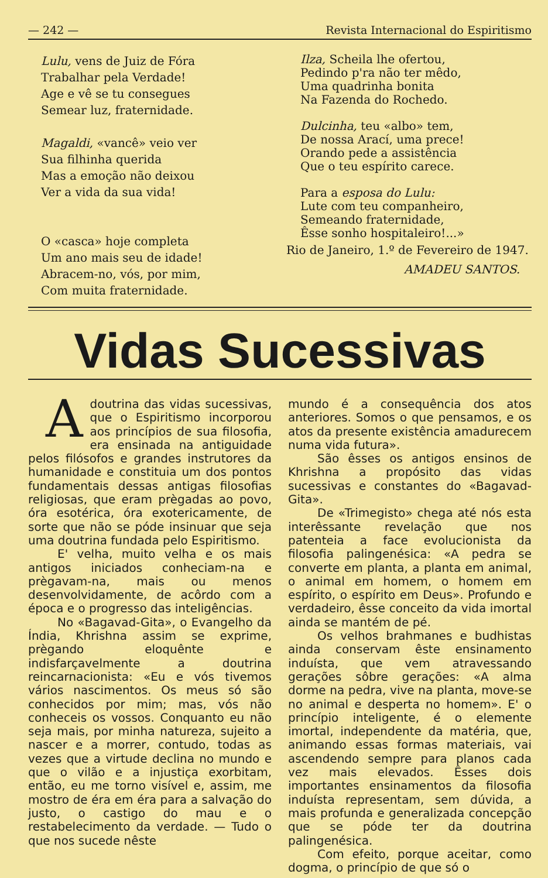— 242 — Revista Internacional do Espiritismo
Lulu, vens de Juiz de Fóra
Trabalhar pela Verdade!
Age e vê se tu consegues
Semear luz, fraternidade.
Magaldi, «vancê» veio ver
Sua filhinha querida
Mas a emoção não deixou
Ver a vida da sua vida!
O «casca» hoje completa
Um ano mais seu de idade!
Abracem-no, vós, por mim,
Com muita fraternidade.
Ilza, Scheila lhe ofertou,
Pedindo p'ra não ter mêdo,
Uma quadrinha bonita
Na Fazenda do Rochedo.
Dulcinha, teu «albo» tem,
De nossa Arací, uma prece!
Orando pede a assistência
Que o teu espírito carece.
Para a esposa do Lulu:
Lute com teu companheiro,
Semeando fraternidade,
Êsse sonho hospitaleiro!...»
Rio de Janeiro, 1.º de Fevereiro de 1947.
AMADEU SANTOS.
Vidas Sucessivas
Adoutrina das vidas sucessivas, que o Espiritismo incorporou aos princípios de sua filosofia, era ensinada na antiguidade pelos filósofos e grandes instrutores da humanidade e constituia um dos pontos fundamentais dessas antigas filosofias religiosas, que eram prègadas ao povo, óra esotérica, óra exotericamente, de sorte que não se póde insinuar que seja uma doutrina fundada pelo Espiritismo.
E' velha, muito velha e os mais antigos iniciados conheciam-na e prègavam-na, mais ou menos desenvolvidamente, de acôrdo com a época e o progresso das inteligências.
No «Bagavad-Gita», o Evangelho da Índia, Khrishna assim se exprime, prègando eloquênte e indisfarçavelmente a doutrina reincarnacionista: «Eu e vós tivemos vários nascimentos. Os meus só são conhecidos por mim; mas, vós não conheceis os vossos. Conquanto eu não seja mais, por minha natureza, sujeito a nascer e a morrer, contudo, todas as vezes que a virtude declina no mundo e que o vilão e a injustiça exorbitam, então, eu me torno visível e, assim, me mostro de éra em éra para a salvação do justo, o castigo do mau e o restabelecimento da verdade. — Tudo o que nos sucede nêste
mundo é a consequência dos atos anteriores. Somos o que pensamos, e os atos da presente existência amadurecem numa vida futura».
São êsses os antigos ensinos de Khrishna a propósito das vidas sucessivas e constantes do «Bagavad-Gita».
De «Trimegisto» chega até nós esta interêssante revelação que nos patenteia a face evolucionista da filosofia palingenésica: «A pedra se converte em planta, a planta em animal, o animal em homem, o homem em espírito, o espírito em Deus». Profundo e verdadeiro, êsse conceito da vida imortal ainda se mantém de pé.
Os velhos brahmanes e budhistas ainda conservam êste ensinamento induísta, que vem atravessando gerações sôbre gerações: «A alma dorme na pedra, vive na planta, move-se no animal e desperta no homem». E' o princípio inteligente, é o elemente imortal, independente da matéria, que, animando essas formas materiais, vai ascendendo sempre para planos cada vez mais elevados. Êsses dois importantes ensinamentos da filosofia induísta representam, sem dúvida, a mais profunda e generalizada concepção que se póde ter da doutrina palingenésica.
Com efeito, porque aceitar, como dogma, o princípio de que só o